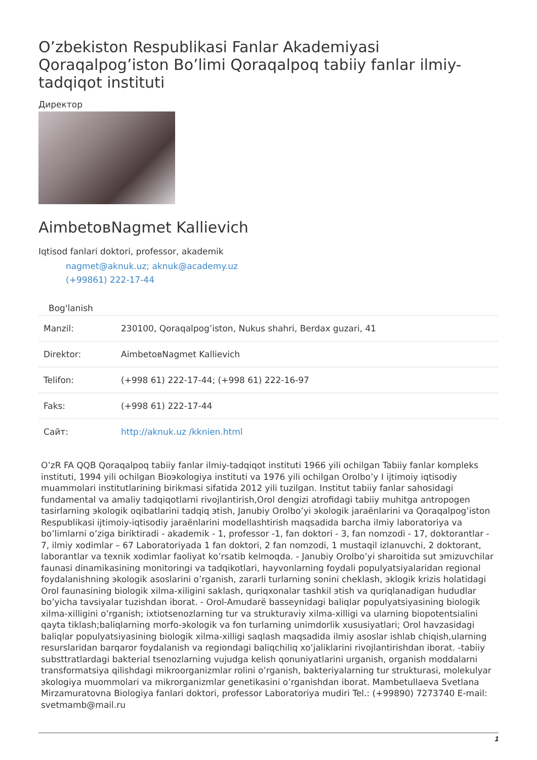O’zbekiston Respublikasi Fanlar Akademiyasi Qoraqalpog’iston Bo’limi Qoraqalpoq tabiiy fanlar ilmiy-tadqiqot instituti
Директор
AimbetовNagmet Kallievich
Iqtisod fanlari doktori, professor, akademik
nagmet@aknuk.uz; aknuk@academy.uz
(+99861) 222-17-44
Bog'lanish
| Manzil: | 230100, Qoraqalpog’iston, Nukus shahri, Berdax guzari, 41 |
| Direktor: | AimbetовNagmet Kallievich |
| Telifon: | (+998 61) 222-17-44; (+998 61) 222-16-97 |
| Faks: | (+998 61) 222-17-44 |
| Сайт: | http://aknuk.uz /kknien.html |
O’zR FA QQB Qoraqalpoq tabiiy fanlar ilmiy-tadqiqot instituti 1966 yili ochilgan Tabiiy fanlar kompleks instituti, 1994 yili ochilgan Bioэkologiya instituti va 1976 yili ochilgan Orolbo’y I ijtimoiy iqtisodiy muammolari institutlarining birikmasi sifatida 2012 yili tuzilgan. Institut tabiiy fanlar sahosidagi fundamental va amaliy tadqiqotlarni rivojlantirish,Orol dengizi atrofidagi tabiiy muhitga antropogen tasirlarning эkologik oqibatlarini tadqiq эtish, Janubiy Orolbo’yi эkologik jaraёnlarini va Qoraqalpog’iston Respublikasi ijtimoiy-iqtisodiy jaraёnlarini modellashtirish maqsadida barcha ilmiy laboratoriya va bo’limlarni o’ziga biriktiradi - akademik - 1, professor -1, fan doktori - 3, fan nomzodi - 17, doktorantlar - 7, ilmiy xodimlar – 67 Laboratoriyada 1 fan doktori, 2 fan nomzodi, 1 mustaqil izlanuvchi, 2 doktorant, laborantlar va texnik xodimlar faoliyat ko’rsatib kelmoqda. - Janubiy Orolbo’yi sharoitida sut эmizuvchilar faunasi dinamikasining monitoringi va tadqikotlari, hayvonlarning foydali populyatsiyalaridan regional foydalanishning эkologik asoslarini o’rganish, zararli turlarning sonini cheklash, эklogik krizis holatidagi Orol faunasining biologik xilma-xiligini saklash, quriqxonalar tashkil эtish va quriqlanadigan hududlar bo’yicha tavsiyalar tuzishdan iborat. - Orol-Amudarё basseynidagi baliqlar populyatsiyasining biologik xilma-xilligini o’rganish; ixtiotsenozlarning tur va strukturaviy xilma-xilligi va ularning biopotentsialini qayta tiklash;baliqlarning morfo-эkologik va fon turlarning unimdorlik xususiyatlari; Orol havzasidagi baliqlar populyatsiyasining biologik xilma-xilligi saqlash maqsadida ilmiy asoslar ishlab chiqish,ularning resurslaridan barqaror foydalanish va regiondagi baliqchiliq xo’jaliklarini rivojlantirishdan iborat. -tabiiy substtratlardagi bakterial tsenozlarning vujudga kelish qonuniyatlarini urganish, organish moddalarni transformatsiya qilishdagi mikroorganizmlar rolini o’rganish, bakteriyalarning tur strukturasi, molekulyar эkologiya muommolari va mikrorganizmlar genetikasini o’rganishdan iborat. Mambetullaeva Svetlana Mirzamuratovna Biologiya fanlari doktori, professor Laboratoriya mudiri Tel.: (+99890) 7273740 E-mail: svetmamb@mail.ru
1